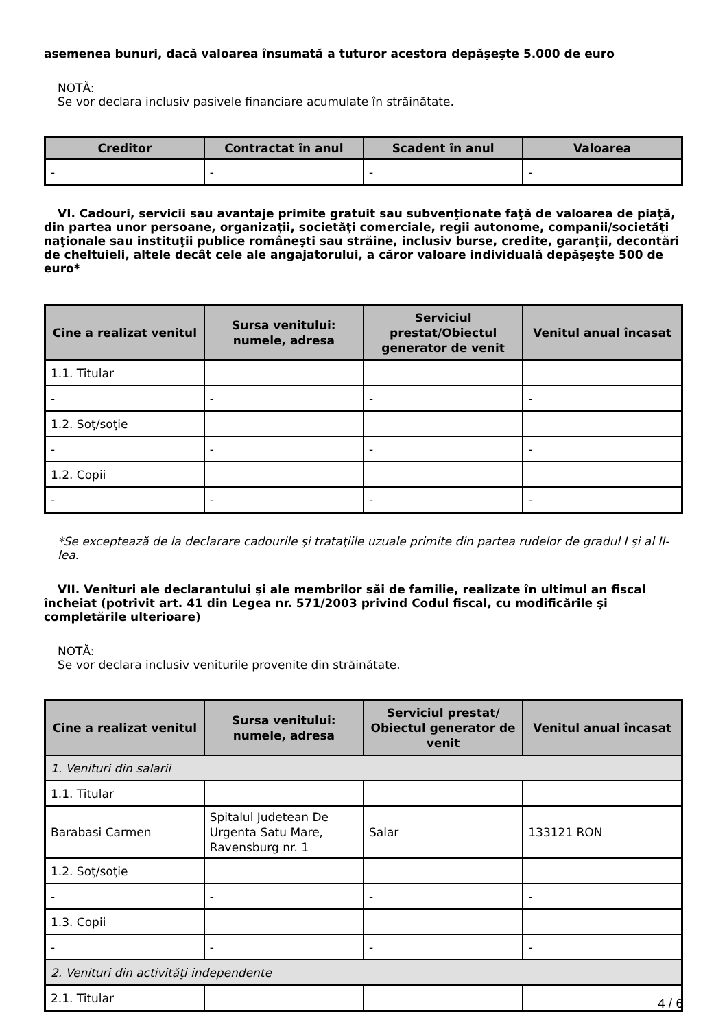asemenea bunuri, dacă valoarea însumată a tuturor acestora depăşeşte 5.000 de euro
NOTĂ:
Se vor declara inclusiv pasivele financiare acumulate în străinătate.
| Creditor | Contractat în anul | Scadent în anul | Valoarea |
| --- | --- | --- | --- |
| - | - | - | - |
VI. Cadouri, servicii sau avantaje primite gratuit sau subvenţionate faţă de valoarea de piaţă, din partea unor persoane, organizaţii, societăţi comerciale, regii autonome, companii/societăţi naţionale sau instituţii publice româneşti sau străine, inclusiv burse, credite, garanţii, decontări de cheltuieli, altele decât cele ale angajatorului, a căror valoare individuală depăşeşte 500 de euro*
| Cine a realizat venitul | Sursa venitului: numele, adresa | Serviciul prestat/Obiectul generator de venit | Venitul anual încasat |
| --- | --- | --- | --- |
| 1.1. Titular | | | |
| - | - | - | - |
| 1.2. Soţ/soţie | | | |
| - | - | - | - |
| 1.2. Copii | | | |
| - | - | - | - |
*Se exceptează de la declarare cadourile şi trataţiile uzuale primite din partea rudelor de gradul I şi al II-lea.
VII. Venituri ale declarantului şi ale membrilor săi de familie, realizate în ultimul an fiscal încheiat (potrivit art. 41 din Legea nr. 571/2003 privind Codul fiscal, cu modificările şi completările ulterioare)
NOTĂ:
Se vor declara inclusiv veniturile provenite din străinătate.
| Cine a realizat venitul | Sursa venitului: numele, adresa | Serviciul prestat/ Obiectul generator de venit | Venitul anual încasat |
| --- | --- | --- | --- |
| 1. Venituri din salarii | | | |
| 1.1. Titular | | | |
| Barabasi Carmen | Spitalul Judetean De Urgenta Satu Mare, Ravensburg nr. 1 | Salar | 133121 RON |
| 1.2. Soţ/soţie | | | |
| - | - | - | - |
| 1.3. Copii | | | |
| - | - | - | - |
| 2. Venituri din activităţi independente | | | |
| 2.1. Titular | | | |
4 / 6